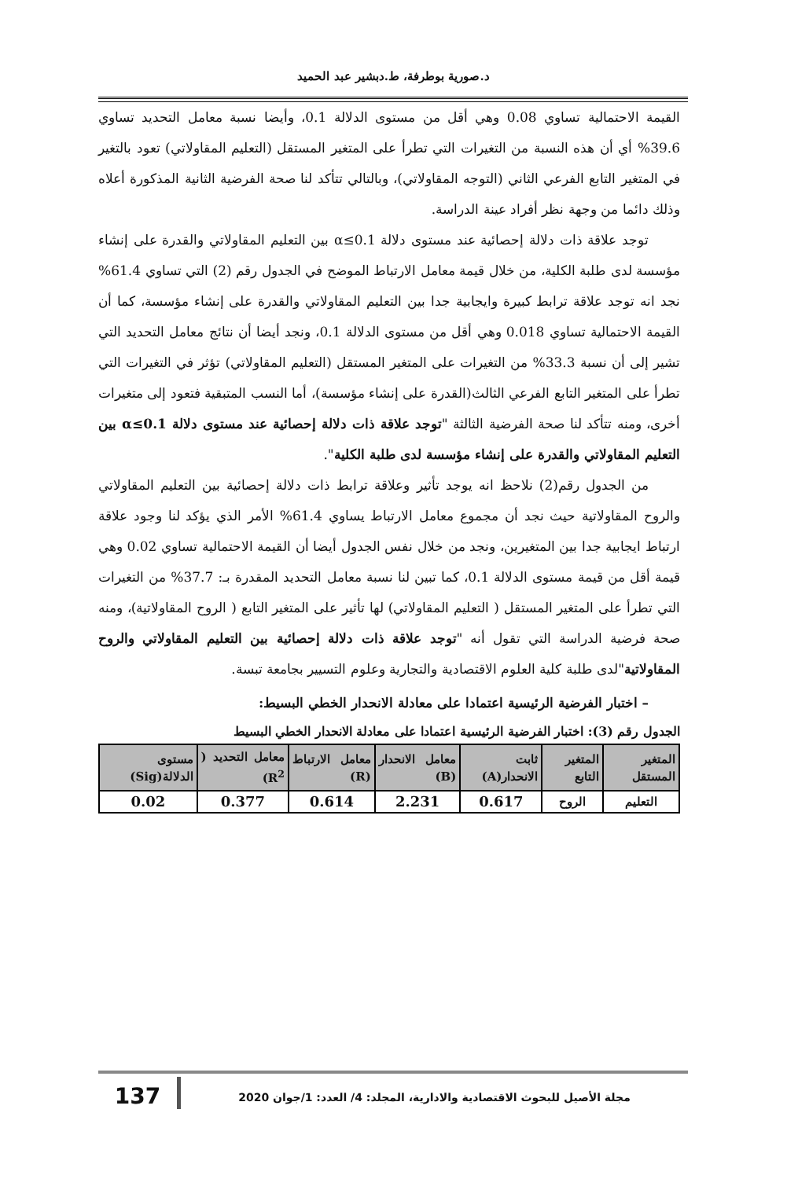د.صورية بوطرفة، ط.دبشير عبد الحميد
القيمة الاحتمالية تساوي 0.08 وهي أقل من مستوى الدلالة 0.1، وأيضا نسبة معامل التحديد تساوي 39.6% أي أن هذه النسبة من التغيرات التي تطرأ على المتغير المستقل (التعليم المقاولاتي) تعود بالتغير في المتغير التابع الفرعي الثاني (التوجه المقاولاتي)، وبالتالي تتأكد لنا صحة الفرضية الثانية المذكورة أعلاه وذلك دائما من وجهة نظر أفراد عينة الدراسة.
توجد علاقة ذات دلالة إحصائية عند مستوى دلالة α≤0.1 بين التعليم المقاولاتي والقدرة على إنشاء مؤسسة لدى طلبة الكلية، من خلال قيمة معامل الارتباط الموضح في الجدول رقم (2) التي تساوي 61.4% نجد انه توجد علاقة ترابط كبيرة وايجابية جدا بين التعليم المقاولاتي والقدرة على إنشاء مؤسسة، كما أن القيمة الاحتمالية تساوي 0.018 وهي أقل من مستوى الدلالة 0.1، ونجد أيضا أن نتائج معامل التحديد التي تشير إلى أن نسبة 33.3% من التغيرات على المتغير المستقل (التعليم المقاولاتي) تؤثر في التغيرات التي تطرأ على المتغير التابع الفرعي الثالث(القدرة على إنشاء مؤسسة)، أما النسب المتبقية فتعود إلى متغيرات أخرى، ومنه تتأكد لنا صحة الفرضية الثالثة "توجد علاقة ذات دلالة إحصائية عند مستوى دلالة α≤0.1 بين التعليم المقاولاتي والقدرة على إنشاء مؤسسة لدى طلبة الكلية".
من الجدول رقم(2) نلاحظ انه يوجد تأثير وعلاقة ترابط ذات دلالة إحصائية بين التعليم المقاولاتي والروح المقاولاتية حيث نجد أن مجموع معامل الارتباط يساوي 61.4% الأمر الذي يؤكد لنا وجود علاقة ارتباط ايجابية جدا بين المتغيرين، ونجد من خلال نفس الجدول أيضا أن القيمة الاحتمالية تساوي 0.02 وهي قيمة أقل من قيمة مستوى الدلالة 0.1، كما تبين لنا نسبة معامل التحديد المقدرة بـ: 37.7% من التغيرات التي تطرأ على المتغير المستقل ( التعليم المقاولاتي) لها تأثير على المتغير التابع ( الروح المقاولاتية)، ومنه صحة فرضية الدراسة التي تقول أنه "توجد علاقة ذات دلالة إحصائية بين التعليم المقاولاتي والروح المقاولاتية"لدى طلبة كلية العلوم الاقتصادية والتجارية وعلوم التسيير بجامعة تبسة.
– اختبار الفرضية الرئيسية اعتمادا على معادلة الانحدار الخطي البسيط:
الجدول رقم (3): اختبار الفرضية الرئيسية اعتمادا على معادلة الانحدار الخطي البسيط
| المتغير المستقل | المتغير التابع | ثابت الانحدار(A) | معامل الانحدار (B) | معامل الارتباط (R) | معامل التحديد ( R<sup>2</sup>) | مستوى الدلالة(Sig) |
| --- | --- | --- | --- | --- | --- | --- |
| التعليم | الروح | 0.617 | 2.231 | 0.614 | 0.377 | 0.02 |
مجلة الأصيل للبحوث الاقتصادية والادارية، المجلد: 4/ العدد: 1/جوان 2020
137